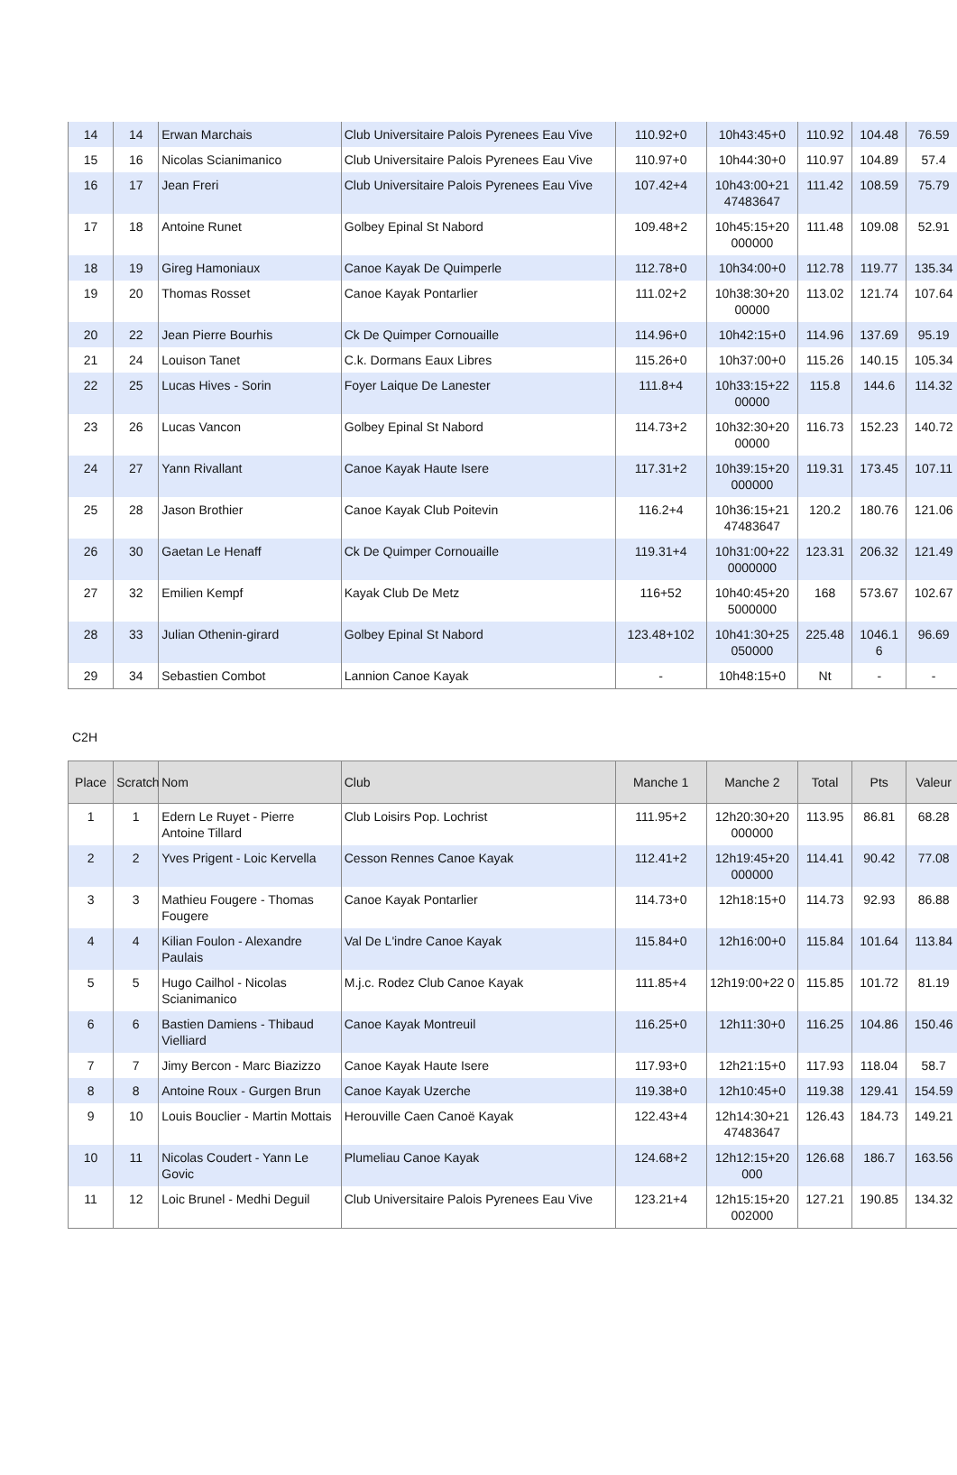| 14 | 14 | Erwan Marchais | Club Universitaire Palois Pyrenees Eau Vive | 110.92+0 | 10h43:45+0 | 110.92 | 104.48 | 76.59 |
| 15 | 16 | Nicolas Scianimanico | Club Universitaire Palois Pyrenees Eau Vive | 110.97+0 | 10h44:30+0 | 110.97 | 104.89 | 57.4 |
| 16 | 17 | Jean Freri | Club Universitaire Palois Pyrenees Eau Vive | 107.42+4 | 10h43:00+21 47483647 | 111.42 | 108.59 | 75.79 |
| 17 | 18 | Antoine Runet | Golbey Epinal St Nabord | 109.48+2 | 10h45:15+20 000000 | 111.48 | 109.08 | 52.91 |
| 18 | 19 | Gireg Hamoniaux | Canoe Kayak De Quimperle | 112.78+0 | 10h34:00+0 | 112.78 | 119.77 | 135.34 |
| 19 | 20 | Thomas Rosset | Canoe Kayak Pontarlier | 111.02+2 | 10h38:30+20 00000 | 113.02 | 121.74 | 107.64 |
| 20 | 22 | Jean Pierre Bourhis | Ck De Quimper Cornouaille | 114.96+0 | 10h42:15+0 | 114.96 | 137.69 | 95.19 |
| 21 | 24 | Louison Tanet | C.k. Dormans Eaux Libres | 115.26+0 | 10h37:00+0 | 115.26 | 140.15 | 105.34 |
| 22 | 25 | Lucas Hives - Sorin | Foyer Laique De Lanester | 111.8+4 | 10h33:15+22 00000 | 115.8 | 144.6 | 114.32 |
| 23 | 26 | Lucas Vancon | Golbey Epinal St Nabord | 114.73+2 | 10h32:30+20 00000 | 116.73 | 152.23 | 140.72 |
| 24 | 27 | Yann Rivallant | Canoe Kayak Haute Isere | 117.31+2 | 10h39:15+20 000000 | 119.31 | 173.45 | 107.11 |
| 25 | 28 | Jason Brothier | Canoe Kayak Club Poitevin | 116.2+4 | 10h36:15+21 47483647 | 120.2 | 180.76 | 121.06 |
| 26 | 30 | Gaetan Le Henaff | Ck De Quimper Cornouaille | 119.31+4 | 10h31:00+22 0000000 | 123.31 | 206.32 | 121.49 |
| 27 | 32 | Emilien Kempf | Kayak Club De Metz | 116+52 | 10h40:45+20 5000000 | 168 | 573.67 | 102.67 |
| 28 | 33 | Julian Othenin-girard | Golbey Epinal St Nabord | 123.48+102 | 10h41:30+25 050000 | 225.48 | 1046.1 6 | 96.69 |
| 29 | 34 | Sebastien Combot | Lannion Canoe Kayak | - | 10h48:15+0 | Nt | - | - |
C2H
| Place | Scratch | Nom | Club | Manche 1 | Manche 2 | Total | Pts | Valeur |
| --- | --- | --- | --- | --- | --- | --- | --- | --- |
| 1 | 1 | Edern Le Ruyet - Pierre Antoine Tillard | Club Loisirs Pop. Lochrist | 111.95+2 | 12h20:30+20 000000 | 113.95 | 86.81 | 68.28 |
| 2 | 2 | Yves Prigent - Loic Kervella | Cesson Rennes Canoe Kayak | 112.41+2 | 12h19:45+20 000000 | 114.41 | 90.42 | 77.08 |
| 3 | 3 | Mathieu Fougere - Thomas Fougere | Canoe Kayak Pontarlier | 114.73+0 | 12h18:15+0 | 114.73 | 92.93 | 86.88 |
| 4 | 4 | Kilian Foulon - Alexandre Paulais | Val De L'indre Canoe Kayak | 115.84+0 | 12h16:00+0 | 115.84 | 101.64 | 113.84 |
| 5 | 5 | Hugo Cailhol - Nicolas Scianimanico | M.j.c. Rodez Club Canoe Kayak | 111.85+4 | 12h19:00+22 0 | 115.85 | 101.72 | 81.19 |
| 6 | 6 | Bastien Damiens - Thibaud Vielliard | Canoe Kayak Montreuil | 116.25+0 | 12h11:30+0 | 116.25 | 104.86 | 150.46 |
| 7 | 7 | Jimy Bercon - Marc Biazizzo | Canoe Kayak Haute Isere | 117.93+0 | 12h21:15+0 | 117.93 | 118.04 | 58.7 |
| 8 | 8 | Antoine Roux - Gurgen Brun | Canoe Kayak Uzerche | 119.38+0 | 12h10:45+0 | 119.38 | 129.41 | 154.59 |
| 9 | 10 | Louis Bouclier - Martin Mottais | Herouville Caen Canoë Kayak | 122.43+4 | 12h14:30+21 47483647 | 126.43 | 184.73 | 149.21 |
| 10 | 11 | Nicolas Coudert - Yann Le Govic | Plumeliau Canoe Kayak | 124.68+2 | 12h12:15+20 000 | 126.68 | 186.7 | 163.56 |
| 11 | 12 | Loic Brunel - Medhi Deguil | Club Universitaire Palois Pyrenees Eau Vive | 123.21+4 | 12h15:15+20 002000 | 127.21 | 190.85 | 134.32 |